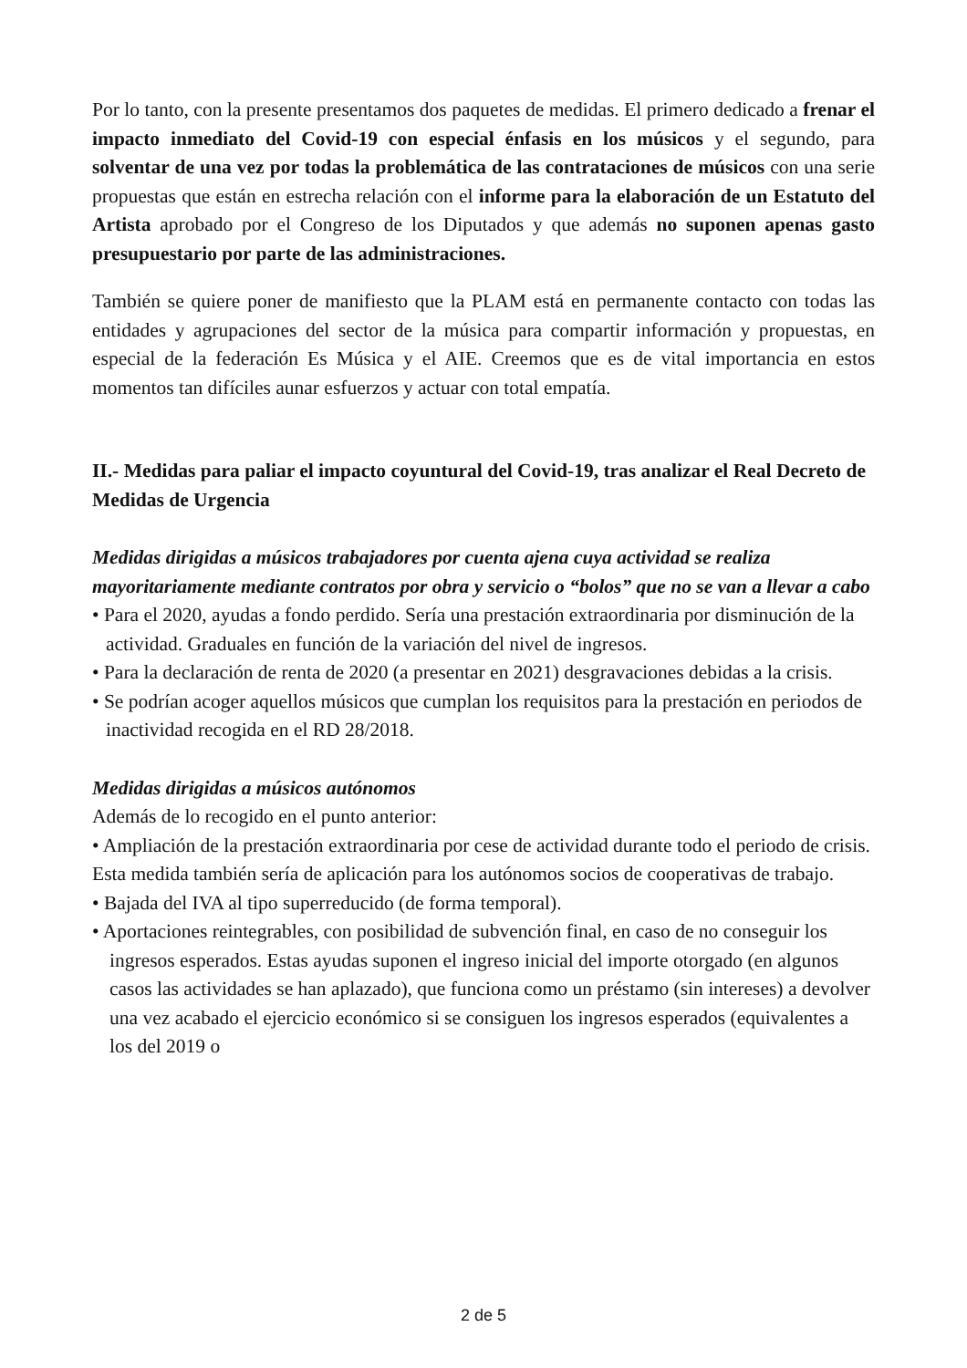Por lo tanto, con la presente presentamos dos paquetes de medidas. El primero dedicado a frenar el impacto inmediato del Covid-19 con especial énfasis en los músicos y el segundo, para solventar de una vez por todas la problemática de las contrataciones de músicos con una serie propuestas que están en estrecha relación con el informe para la elaboración de un Estatuto del Artista aprobado por el Congreso de los Diputados y que además no suponen apenas gasto presupuestario por parte de las administraciones.
También se quiere poner de manifiesto que la PLAM está en permanente contacto con todas las entidades y agrupaciones del sector de la música para compartir información y propuestas, en especial de la federación Es Música y el AIE. Creemos que es de vital importancia en estos momentos tan difíciles aunar esfuerzos y actuar con total empatía.
II.- Medidas para paliar el impacto coyuntural del Covid-19, tras analizar el Real Decreto de Medidas de Urgencia
Medidas dirigidas a músicos trabajadores por cuenta ajena cuya actividad se realiza mayoritariamente mediante contratos por obra y servicio o “bolos” que no se van a llevar a cabo
• Para el 2020, ayudas a fondo perdido. Sería una prestación extraordinaria por disminución de la actividad. Graduales en función de la variación del nivel de ingresos.
• Para la declaración de renta de 2020 (a presentar en 2021) desgravaciones debidas a la crisis.
• Se podrían acoger aquellos músicos que cumplan los requisitos para la prestación en periodos de inactividad recogida en el RD 28/2018.
Medidas dirigidas a músicos autónomos
Además de lo recogido en el punto anterior:
• Ampliación de la prestación extraordinaria por cese de actividad durante todo el periodo de crisis. Esta medida también sería de aplicación para los autónomos socios de cooperativas de trabajo.
• Bajada del IVA al tipo superreducido (de forma temporal).
• Aportaciones reintegrables, con posibilidad de subvención final, en caso de no conseguir los ingresos esperados. Estas ayudas suponen el ingreso inicial del importe otorgado (en algunos casos las actividades se han aplazado), que funciona como un préstamo (sin intereses) a devolver una vez acabado el ejercicio económico si se consiguen los ingresos esperados (equivalentes a los del 2019 o
2 de 5